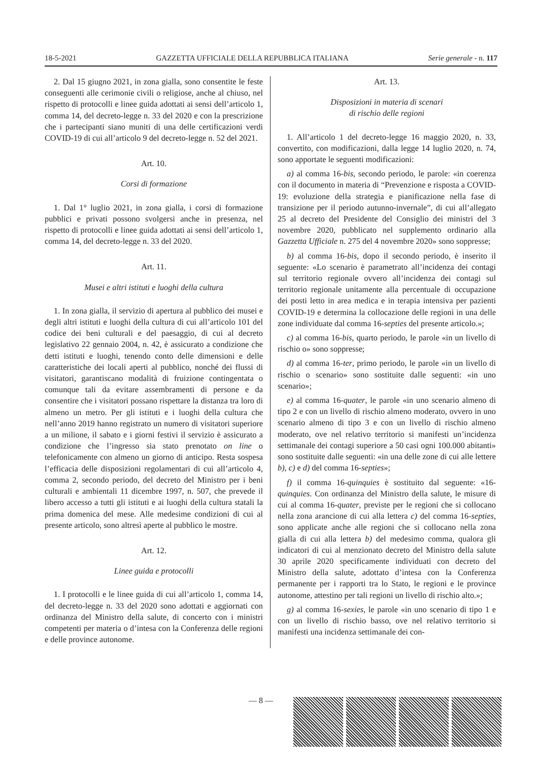18-5-2021 GAZZETTA UFFICIALE DELLA REPUBBLICA ITALIANA Serie generale - n. 117
2. Dal 15 giugno 2021, in zona gialla, sono consentite le feste conseguenti alle cerimonie civili o religiose, anche al chiuso, nel rispetto di protocolli e linee guida adottati ai sensi dell’articolo 1, comma 14, del decreto-legge n. 33 del 2020 e con la prescrizione che i partecipanti siano muniti di una delle certificazioni verdi COVID-19 di cui all’articolo 9 del decreto-legge n. 52 del 2021.
Art. 10.
Corsi di formazione
1. Dal 1° luglio 2021, in zona gialla, i corsi di formazione pubblici e privati possono svolgersi anche in presenza, nel rispetto di protocolli e linee guida adottati ai sensi dell’articolo 1, comma 14, del decreto-legge n. 33 del 2020.
Art. 11.
Musei e altri istituti e luoghi della cultura
1. In zona gialla, il servizio di apertura al pubblico dei musei e degli altri istituti e luoghi della cultura di cui all’articolo 101 del codice dei beni culturali e del paesaggio, di cui al decreto legislativo 22 gennaio 2004, n. 42, è assicurato a condizione che detti istituti e luoghi, tenendo conto delle dimensioni e delle caratteristiche dei locali aperti al pubblico, nonché dei flussi di visitatori, garantiscano modalità di fruizione contingentata o comunque tali da evitare assembramenti di persone e da consentire che i visitatori possano rispettare la distanza tra loro di almeno un metro. Per gli istituti e i luoghi della cultura che nell’anno 2019 hanno registrato un numero di visitatori superiore a un milione, il sabato e i giorni festivi il servizio è assicurato a condizione che l’ingresso sia stato prenotato on line o telefonicamente con almeno un giorno di anticipo. Resta sospesa l’efficacia delle disposizioni regolamentari di cui all’articolo 4, comma 2, secondo periodo, del decreto del Ministro per i beni culturali e ambientali 11 dicembre 1997, n. 507, che prevede il libero accesso a tutti gli istituti e ai luoghi della cultura statali la prima domenica del mese. Alle medesime condizioni di cui al presente articolo, sono altresì aperte al pubblico le mostre.
Art. 12.
Linee guida e protocolli
1. I protocolli e le linee guida di cui all’articolo 1, comma 14, del decreto-legge n. 33 del 2020 sono adottati e aggiornati con ordinanza del Ministro della salute, di concerto con i ministri competenti per materia o d’intesa con la Conferenza delle regioni e delle province autonome.
Art. 13.
Disposizioni in materia di scenari
di rischio delle regioni
1. All’articolo 1 del decreto-legge 16 maggio 2020, n. 33, convertito, con modificazioni, dalla legge 14 luglio 2020, n. 74, sono apportate le seguenti modificazioni:
a) al comma 16-bis, secondo periodo, le parole: «in coerenza con il documento in materia di “Prevenzione e risposta a COVID-19: evoluzione della strategia e pianificazione nella fase di transizione per il periodo autunno-invernale”, di cui all’allegato 25 al decreto del Presidente del Consiglio dei ministri del 3 novembre 2020, pubblicato nel supplemento ordinario alla Gazzetta Ufficiale n. 275 del 4 novembre 2020» sono soppresse;
b) al comma 16-bis, dopo il secondo periodo, è inserito il seguente: «Lo scenario è parametrato all’incidenza dei contagi sul territorio regionale ovvero all’incidenza dei contagi sul territorio regionale unitamente alla percentuale di occupazione dei posti letto in area medica e in terapia intensiva per pazienti COVID-19 e determina la collocazione delle regioni in una delle zone individuate dal comma 16-septies del presente articolo.»;
c) al comma 16-bis, quarto periodo, le parole «in un livello di rischio o» sono soppresse;
d) al comma 16-ter, primo periodo, le parole «in un livello di rischio o scenario» sono sostituite dalle seguenti: «in uno scenario»;
e) al comma 16-quater, le parole «in uno scenario almeno di tipo 2 e con un livello di rischio almeno moderato, ovvero in uno scenario almeno di tipo 3 e con un livello di rischio almeno moderato, ove nel relativo territorio si manifesti un’incidenza settimanale dei contagi superiore a 50 casi ogni 100.000 abitanti» sono sostituite dalle seguenti: «in una delle zone di cui alle lettere b), c) e d) del comma 16-septies»;
f) il comma 16-quinquies è sostituito dal seguente: «16-quinquies. Con ordinanza del Ministro della salute, le misure di cui al comma 16-quater, previste per le regioni che si collocano nella zona arancione di cui alla lettera c) del comma 16-septies, sono applicate anche alle regioni che si collocano nella zona gialla di cui alla lettera b) del medesimo comma, qualora gli indicatori di cui al menzionato decreto del Ministro della salute 30 aprile 2020 specificamente individuati con decreto del Ministro della salute, adottato d’intesa con la Conferenza permanente per i rapporti tra lo Stato, le regioni e le province autonome, attestino per tali regioni un livello di rischio alto.»;
g) al comma 16-sexies, le parole «in uno scenario di tipo 1 e con un livello di rischio basso, ove nel relativo territorio si manifesti una incidenza settimanale dei con-
— 8 —